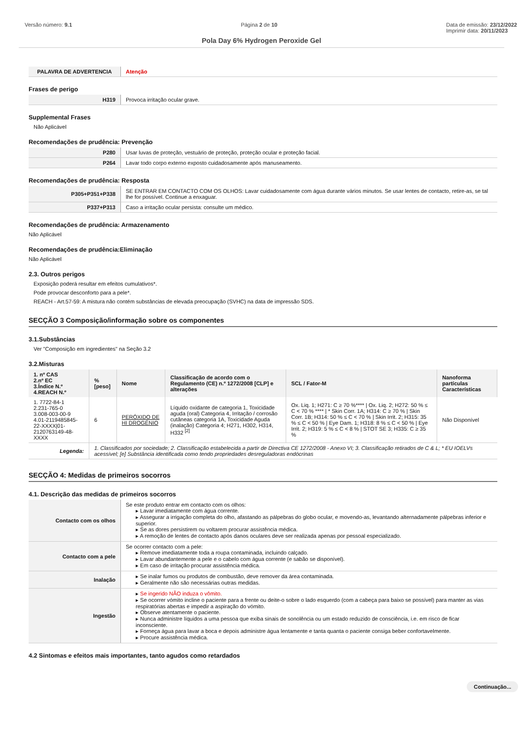Versão número: 9.1 Página 2 de 10 Data de emissão: 23/12/2022
Imprimir data: 20/11/2023
Pola Day 6% Hydrogen Peroxide Gel
| PALAVRA DE ADVERTENCIA | Atenção |
Frases de perigo
| H319 | Provoca irritação ocular grave. |
Supplemental Frases
Não Aplicável
Recomendações de prudência: Prevenção
| P280 | Usar luvas de proteção, vestuário de proteção, proteção ocular e proteção facial. |
| P264 | Lavar todo corpo externo exposto cuidadosamente após manuseamento. |
Recomendações de prudência: Resposta
| P305+P351+P338 | SE ENTRAR EM CONTACTO COM OS OLHOS: Lavar cuidadosamente com água durante vários minutos. Se usar lentes de contacto, retire-as, se tal lhe for possível. Continue a enxaguar. |
| P337+P313 | Caso a irritação ocular persista: consulte um médico. |
Recomendações de prudência: Armazenamento
Não Aplicável
Recomendações de prudência:Eliminação
Não Aplicável
2.3. Outros perigos
Exposição poderá resultar em efeitos cumulativos*.
Pode provocar desconforto para a pele*.
REACH - Art.57-59: A mistura não contém substâncias de elevada preocupação (SVHC) na data de impressão SDS.
SECÇÃO 3 Composição/informação sobre os componentes
3.1.Substâncias
Ver "Composição em ingredientes" na Seção 3.2
3.2.Misturas
| 1. nº CAS 2.nº EC 3.Índice N.º 4.REACH N.º | %[peso] | Nome | Classificação de acordo com o Regulamento (CE) n.º 1272/2008 [CLP] e alterações | SCL / Fator-M | Nanoforma partículas Características |
| --- | --- | --- | --- | --- | --- |
| 1. 7722-84-1 2.231-765-0 3.008-003-00-9 4.01-2119485845-22-XXXX/01-2120763149-48-XXXX | 6 | PERÓXIDO DE HI DROGÉNIO | Líquido oxidante de categoria 1, Toxicidade aguda (oral) Categoria 4, Irritação / corrosão cutâneas categoria 1A, Toxicidade Aguda (inalação) Categoria 4; H271, H302, H314, H332 <sup>[2]</sup> | Ox. Liq. 1; H271: C ≥ 70 %**** / Ox. Liq. 2; H272: 50 % ≤ C < 70 % **** / * Skin Corr. 1A; H314: C ≥ 70 % / Skin Corr. 1B; H314: 50 % ≤ C < 70 % / Skin Irrit. 2; H315: 35 % ≤ C < 50 % / Eye Dam. 1; H318: 8 % ≤ C < 50 % / Eye Irrit. 2; H319: 5 % ≤ C < 8 % / STOT SE 3; H335: C ≥ 35 % | Não Disponível |
| Legenda: | 1. Classificados por sociedade; 2. Classificação estabelecida a partir de Directiva CE 1272/2008 - Anexo VI; 3. Classificação retirados de C & L; * EU IOELVs acessível; [e] Substância identificada como tendo propriedades desreguladoras endócrinas | | | | |
SECÇÃO 4: Medidas de primeiros socorros
4.1. Descrição das medidas de primeiros socorros
| Contacto com os olhos | Se este produto entrar em contacto com os olhos: ▸ Lavar imediatamente com água corrente. ▸ Assegurar a irrigação completa do olho, afastando as pálpebras do globo ocular, e movendo-as, levantando alternadamente pálpebras inferior e superior. ▸ Se as dores persistirem ou voltarem procurar assistência médica. ▸ A remoção de lentes de contacto após danos oculares deve ser realizada apenas por pessoal especializado. |
| Contacto com a pele | Se ocorrer contacto com a pele: ▸ Remove imediatamente toda a roupa contaminada, incluindo calçado. ▸ Lavar abundantemente a pele e o cabelo com água corrente (e sabão se disponível). ▸ Em caso de irritação procurar assistência médica. |
| Inalação | ▸ Se inalar fumos ou produtos de combustão, deve remover da área contaminada. ▸ Geralmente não são necessárias outras medidas. |
| Ingestão | ▸ Se ingerido NÃO induza o vômito. ▸ Se ocorrer vómito incline o paciente para a frente ou deite-o sobre o lado esquerdo (com a cabeça para baixo se possível) para manter as vias respiratórias abertas e impedir a aspiração do vómito. ▸ Observe atentamente o paciente. ▸ Nunca administre líquidos a uma pessoa que exiba sinais de sonolência ou um estado reduzido de consciência, i.e. em risco de ficar inconsciente. ▸ Forneça água para lavar a boca e depois administre água lentamente e tanta quanta o paciente consiga beber confortavelmente. ▸ Procure assistência médica. |
4.2 Sintomas e efeitos mais importantes, tanto agudos como retardados
Continuação...